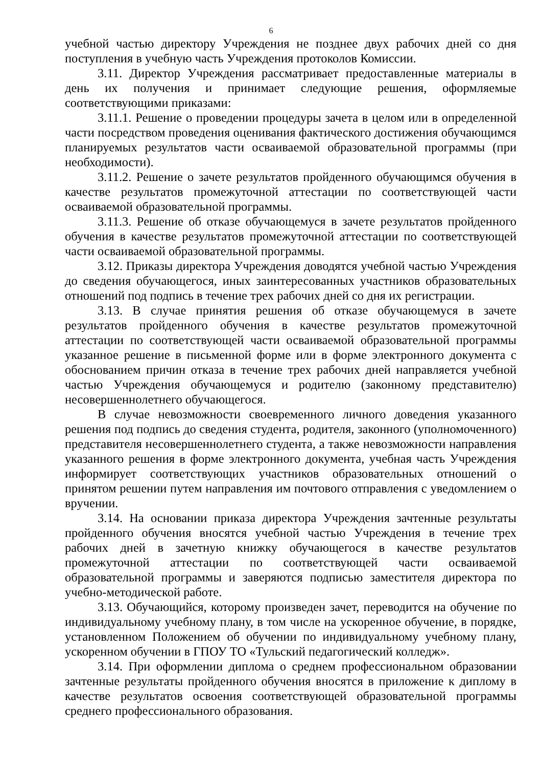6
учебной частью директору Учреждения не позднее двух рабочих дней со дня поступления в учебную часть Учреждения протоколов Комиссии.
3.11. Директор Учреждения рассматривает предоставленные материалы в день их получения и принимает следующие решения, оформляемые соответствующими приказами:
3.11.1. Решение о проведении процедуры зачета в целом или в определенной части посредством проведения оценивания фактического достижения обучающимся планируемых результатов части осваиваемой образовательной программы (при необходимости).
3.11.2. Решение о зачете результатов пройденного обучающимся обучения в качестве результатов промежуточной аттестации по соответствующей части осваиваемой образовательной программы.
3.11.3. Решение об отказе обучающемуся в зачете результатов пройденного обучения в качестве результатов промежуточной аттестации по соответствующей части осваиваемой образовательной программы.
3.12. Приказы директора Учреждения доводятся учебной частью Учреждения до сведения обучающегося, иных заинтересованных участников образовательных отношений под подпись в течение трех рабочих дней со дня их регистрации.
3.13. В случае принятия решения об отказе обучающемуся в зачете результатов пройденного обучения в качестве результатов промежуточной аттестации по соответствующей части осваиваемой образовательной программы указанное решение в письменной форме или в форме электронного документа с обоснованием причин отказа в течение трех рабочих дней направляется учебной частью Учреждения обучающемуся и родителю (законному представителю) несовершеннолетнего обучающегося.
В случае невозможности своевременного личного доведения указанного решения под подпись до сведения студента, родителя, законного (уполномоченного) представителя несовершеннолетнего студента, а также невозможности направления указанного решения в форме электронного документа, учебная часть Учреждения информирует соответствующих участников образовательных отношений о принятом решении путем направления им почтового отправления с уведомлением о вручении.
3.14. На основании приказа директора Учреждения зачтенные результаты пройденного обучения вносятся учебной частью Учреждения в течение трех рабочих дней в зачетную книжку обучающегося в качестве результатов промежуточной аттестации по соответствующей части осваиваемой образовательной программы и заверяются подписью заместителя директора по учебно-методической работе.
3.13. Обучающийся, которому произведен зачет, переводится на обучение по индивидуальному учебному плану, в том числе на ускоренное обучение, в порядке, установленном Положением об обучении по индивидуальному учебному плану, ускоренном обучении в ГПОУ ТО «Тульский педагогический колледж».
3.14. При оформлении диплома о среднем профессиональном образовании зачтенные результаты пройденного обучения вносятся в приложение к диплому в качестве результатов освоения соответствующей образовательной программы среднего профессионального образования.